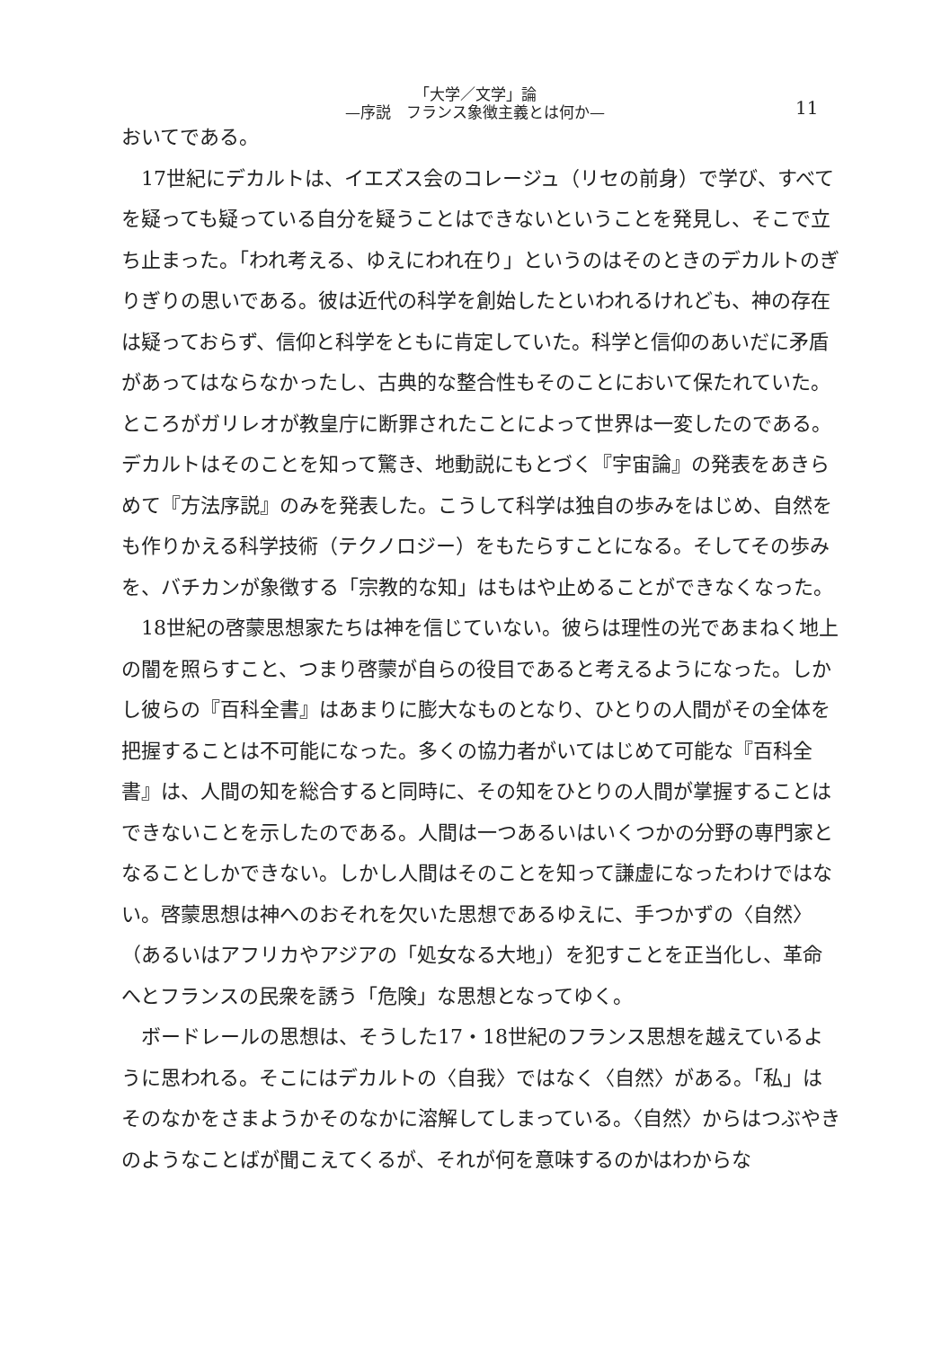「大学／文学」論
—序説　フランス象徴主義とは何か—
11
おいてである。
17世紀にデカルトは、イエズス会のコレージュ（リセの前身）で学び、すべてを疑っても疑っている自分を疑うことはできないということを発見し、そこで立ち止まった。「われ考える、ゆえにわれ在り」というのはそのときのデカルトのぎりぎりの思いである。彼は近代の科学を創始したといわれるけれども、神の存在は疑っておらず、信仰と科学をともに肯定していた。科学と信仰のあいだに矛盾があってはならなかったし、古典的な整合性もそのことにおいて保たれていた。ところがガリレオが教皇庁に断罪されたことによって世界は一変したのである。デカルトはそのことを知って驚き、地動説にもとづく『宇宙論』の発表をあきらめて『方法序説』のみを発表した。こうして科学は独自の歩みをはじめ、自然をも作りかえる科学技術（テクノロジー）をもたらすことになる。そしてその歩みを、バチカンが象徴する「宗教的な知」はもはや止めることができなくなった。
18世紀の啓蒙思想家たちは神を信じていない。彼らは理性の光であまねく地上の闇を照らすこと、つまり啓蒙が自らの役目であると考えるようになった。しかし彼らの『百科全書』はあまりに膨大なものとなり、ひとりの人間がその全体を把握することは不可能になった。多くの協力者がいてはじめて可能な『百科全書』は、人間の知を総合すると同時に、その知をひとりの人間が掌握することはできないことを示したのである。人間は一つあるいはいくつかの分野の専門家となることしかできない。しかし人間はそのことを知って謙虚になったわけではない。啓蒙思想は神へのおそれを欠いた思想であるゆえに、手つかずの〈自然〉（あるいはアフリカやアジアの「処女なる大地」）を犯すことを正当化し、革命へとフランスの民衆を誘う「危険」な思想となってゆく。
ボードレールの思想は、そうした17・18世紀のフランス思想を越えているように思われる。そこにはデカルトの〈自我〉ではなく〈自然〉がある。「私」はそのなかをさまようかそのなかに溶解してしまっている。〈自然〉からはつぶやきのようなことばが聞こえてくるが、それが何を意味するのかはわからな